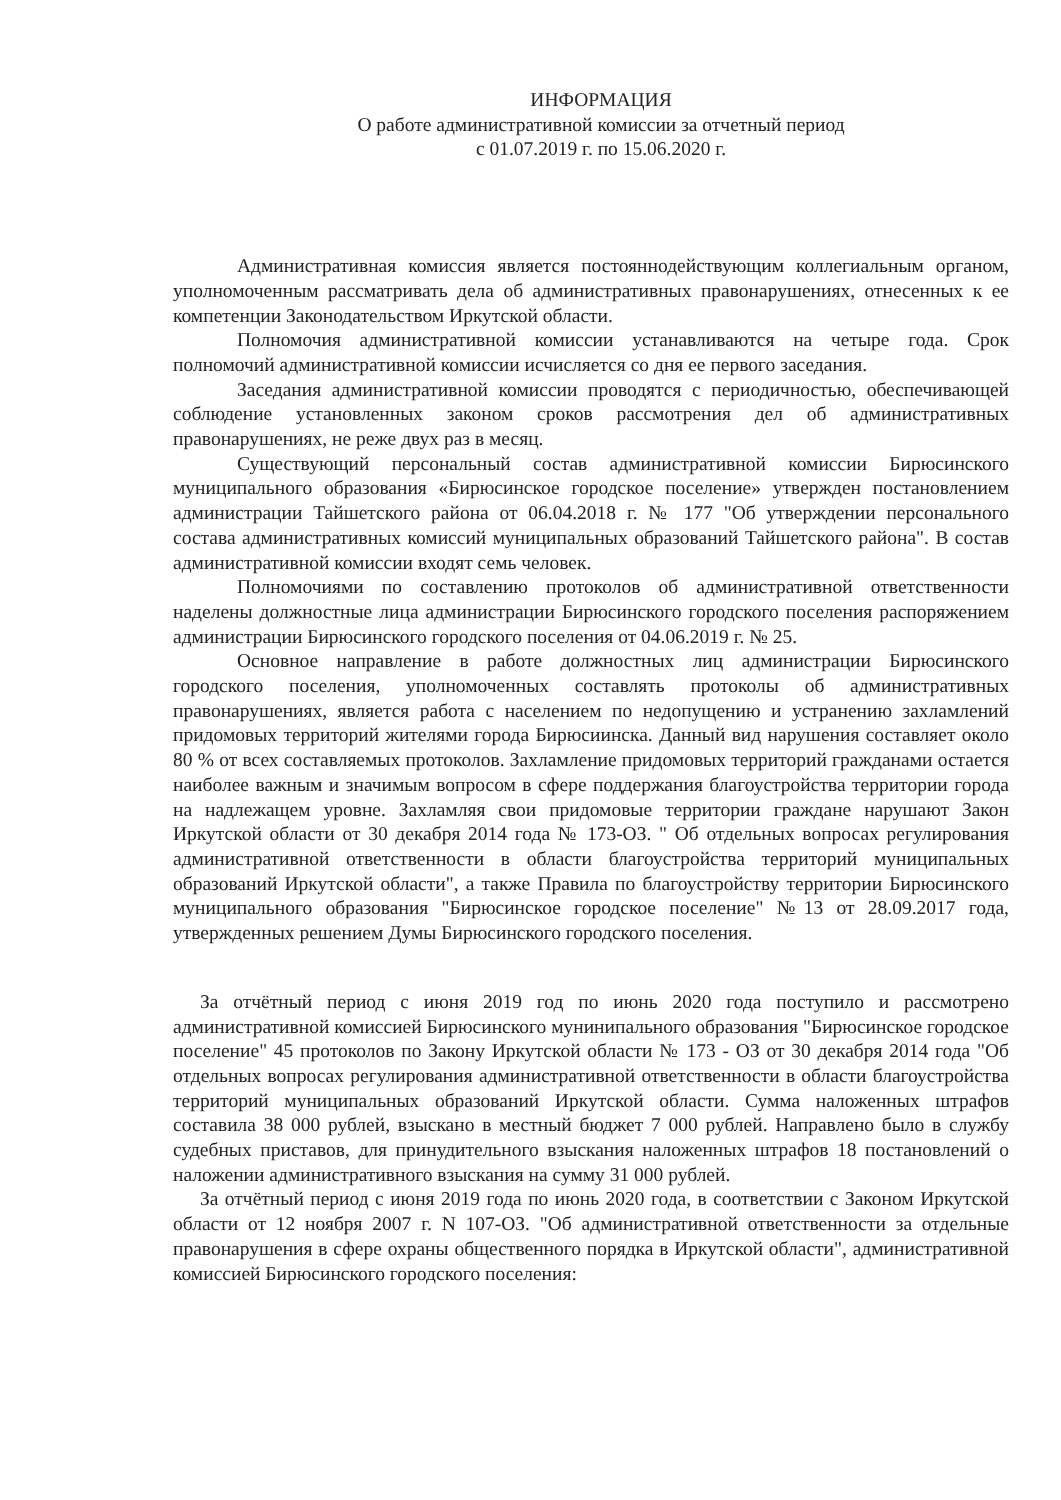ИНФОРМАЦИЯ
О работе административной комиссии за отчетный период
с 01.07.2019 г. по 15.06.2020 г.
Административная комиссия является постояннодействующим коллегиальным органом, уполномоченным рассматривать дела об административных правонарушениях, отнесенных к ее компетенции Законодательством Иркутской области.
Полномочия административной комиссии устанавливаются на четыре года. Срок полномочий административной комиссии исчисляется со дня ее первого заседания.
Заседания административной комиссии проводятся с периодичностью, обеспечивающей соблюдение установленных законом сроков рассмотрения дел об административных правонарушениях, не реже двух раз в месяц.
Существующий персональный состав административной комиссии Бирюсинского муниципального образования «Бирюсинское городское поселение» утвержден постановлением администрации Тайшетского района от 06.04.2018 г. № 177 "Об утверждении персонального состава административных комиссий муниципальных образований Тайшетского района". В состав административной комиссии входят семь человек.
Полномочиями по составлению протоколов об административной ответственности наделены должностные лица администрации Бирюсинского городского поселения распоряжением администрации Бирюсинского городского поселения от 04.06.2019 г. № 25.
Основное направление в работе должностных лиц администрации Бирюсинского городского поселения, уполномоченных составлять протоколы об административных правонарушениях, является работа с населением по недопущению и устранению захламлений придомовых территорий жителями города Бирюсиинска. Данный вид нарушения составляет около 80 % от всех составляемых протоколов. Захламление придомовых территорий гражданами остается наиболее важным и значимым вопросом в сфере поддержания благоустройства территории города на надлежащем уровне. Захламляя свои придомовые территории граждане нарушают Закон Иркутской области от 30 декабря 2014 года № 173-ОЗ. " Об отдельных вопросах регулирования административной ответственности в области благоустройства территорий муниципальных образований Иркутской области", а также Правила по благоустройству территории Бирюсинского муниципального образования "Бирюсинское городское поселение" №13 от 28.09.2017 года, утвержденных решением Думы Бирюсинского городского поселения.
За отчётный период с июня 2019 год по июнь 2020 года поступило и рассмотрено административной комиссией Бирюсинского мунинипального образования "Бирюсинское городское поселение" 45 протоколов по Закону Иркутской области № 173 - ОЗ от 30 декабря 2014 года "Об отдельных вопросах регулирования административной ответственности в области благоустройства территорий муниципальных образований Иркутской области. Сумма наложенных штрафов составила 38 000 рублей, взыскано в местный бюджет 7 000 рублей. Направлено было в службу судебных приставов, для принудительного взыскания наложенных штрафов 18 постановлений о наложении административного взыскания на сумму 31 000 рублей.
За отчётный период с июня 2019 года по июнь 2020 года, в соответствии с Законом Иркутской области от 12 ноября 2007 г. N 107-ОЗ. "Об административной ответственности за отдельные правонарушения в сфере охраны общественного порядка в Иркутской области", административной комиссией Бирюсинского городского поселения: